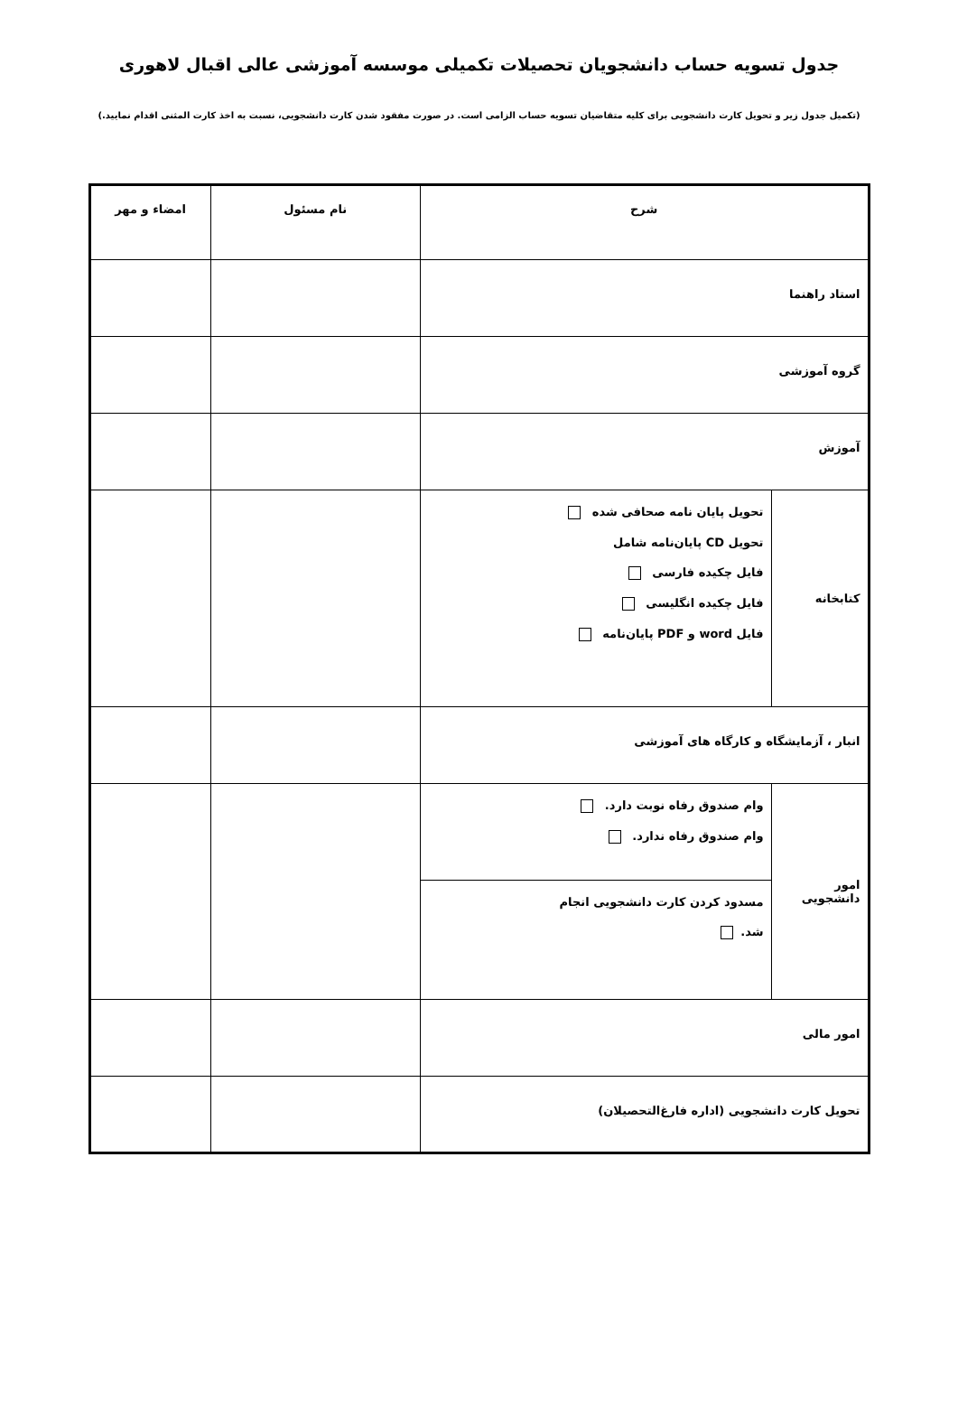جدول تسویه حساب دانشجویان تحصیلات تکمیلی موسسه آموزشی عالی اقبال لاهوری
(تکمیل جدول زیر و تحویل کارت دانشجویی برای کلیه متقاضیان تسویه حساب الزامی است. در صورت مفقود شدن کارت دانشجویی، نسبت به اخذ کارت المثنی اقدام نمایید.)
| شرح | | نام مسئول | امضاء و مهر |
| --- | --- | --- | --- |
| استاد راهنما | | | |
| گروه آموزشی | | | |
| آموزش | | | |
| کتابخانه | تحویل پایان نامه صحافی شده تحویل CD پایان‌نامه شامل فایل چکیده فارسی فایل چکیده انگلیسی فایل word و PDF پایان‌نامه | | |
| انبار ، آزمایشگاه و کارگاه های آموزشی | | | |
| امور دانشجویی | وام صندوق رفاه نوبت دارد. وام صندوق رفاه ندارد. | | |
| | مسدود کردن کارت دانشجویی انجام شد. | | |
| امور مالی | | | |
| تحویل کارت دانشجویی (اداره فارغ‌التحصیلان) | | | |